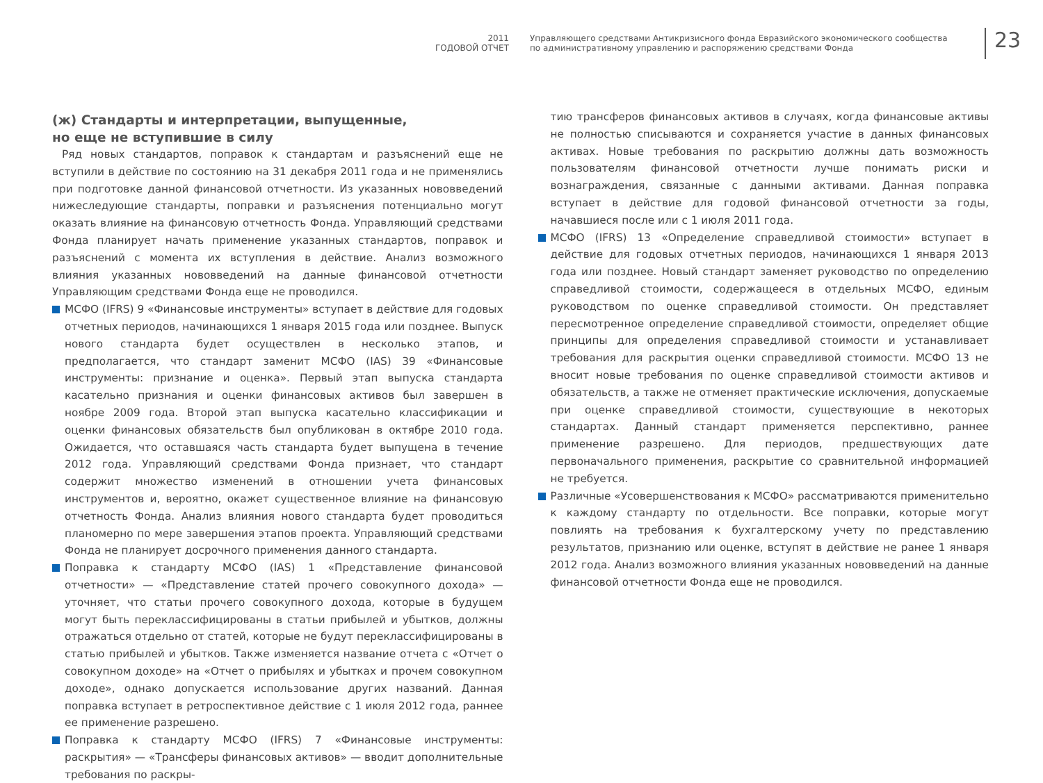2011
ГОДОВОЙ ОТЧЕТ
Управляющего средствами Антикризисного фонда Евразийского экономического сообщества
по административному управлению и распоряжению средствами Фонда
23
(ж) Стандарты и интерпретации, выпущенные,
но еще не вступившие в силу
Ряд новых стандартов, поправок к стандартам и разъяснений еще не вступили в действие по состоянию на 31 декабря 2011 года и не применялись при подготовке данной финансовой отчетности. Из указанных нововведений нижеследующие стандарты, поправки и разъяснения потенциально могут оказать влияние на финансовую отчетность Фонда. Управляющий средствами Фонда планирует начать применение указанных стандартов, поправок и разъяснений с момента их вступления в действие. Анализ возможного влияния указанных нововведений на данные финансовой отчетности Управляющим средствами Фонда еще не проводился.
МСФО (IFRS) 9 «Финансовые инструменты» вступает в действие для годовых отчетных периодов, начинающихся 1 января 2015 года или позднее. Выпуск нового стандарта будет осуществлен в несколько этапов, и предполагается, что стандарт заменит МСФО (IAS) 39 «Финансовые инструменты: признание и оценка». Первый этап выпуска стандарта касательно признания и оценки финансовых активов был завершен в ноябре 2009 года. Второй этап выпуска касательно классификации и оценки финансовых обязательств был опубликован в октябре 2010 года. Ожидается, что оставшаяся часть стандарта будет выпущена в течение 2012 года. Управляющий средствами Фонда признает, что стандарт содержит множество изменений в отношении учета финансовых инструментов и, вероятно, окажет существенное влияние на финансовую отчетность Фонда. Анализ влияния нового стандарта будет проводиться планомерно по мере завершения этапов проекта. Управляющий средствами Фонда не планирует досрочного применения данного стандарта.
Поправка к стандарту МСФО (IAS) 1 «Представление финансовой отчетности» — «Представление статей прочего совокупного дохода» — уточняет, что статьи прочего совокупного дохода, которые в будущем могут быть переклассифицированы в статьи прибылей и убытков, должны отражаться отдельно от статей, которые не будут переклассифицированы в статью прибылей и убытков. Также изменяется название отчета с «Отчет о совокупном доходе» на «Отчет о прибылях и убытках и прочем совокупном доходе», однако допускается использование других названий. Данная поправка вступает в ретроспективное действие с 1 июля 2012 года, раннее ее применение разрешено.
Поправка к стандарту МСФО (IFRS) 7 «Финансовые инструменты: раскрытия» — «Трансферы финансовых активов» — вводит дополнительные требования по раскры-
тию трансферов финансовых активов в случаях, когда финансовые активы не полностью списываются и сохраняется участие в данных финансовых активах. Новые требования по раскрытию должны дать возможность пользователям финансовой отчетности лучше понимать риски и вознаграждения, связанные с данными активами. Данная поправка вступает в действие для годовой финансовой отчетности за годы, начавшиеся после или с 1 июля 2011 года.
МСФО (IFRS) 13 «Определение справедливой стоимости» вступает в действие для годовых отчетных периодов, начинающихся 1 января 2013 года или позднее. Новый стандарт заменяет руководство по определению справедливой стоимости, содержащееся в отдельных МСФО, единым руководством по оценке справедливой стоимости. Он представляет пересмотренное определение справедливой стоимости, определяет общие принципы для определения справедливой стоимости и устанавливает требования для раскрытия оценки справедливой стоимости. МСФО 13 не вносит новые требования по оценке справедливой стоимости активов и обязательств, а также не отменяет практические исключения, допускаемые при оценке справедливой стоимости, существующие в некоторых стандартах. Данный стандарт применяется перспективно, раннее применение разрешено. Для периодов, предшествующих дате первоначального применения, раскрытие со сравнительной информацией не требуется.
Различные «Усовершенствования к МСФО» рассматриваются применительно к каждому стандарту по отдельности. Все поправки, которые могут повлиять на требования к бухгалтерскому учету по представлению результатов, признанию или оценке, вступят в действие не ранее 1 января 2012 года. Анализ возможного влияния указанных нововведений на данные финансовой отчетности Фонда еще не проводился.